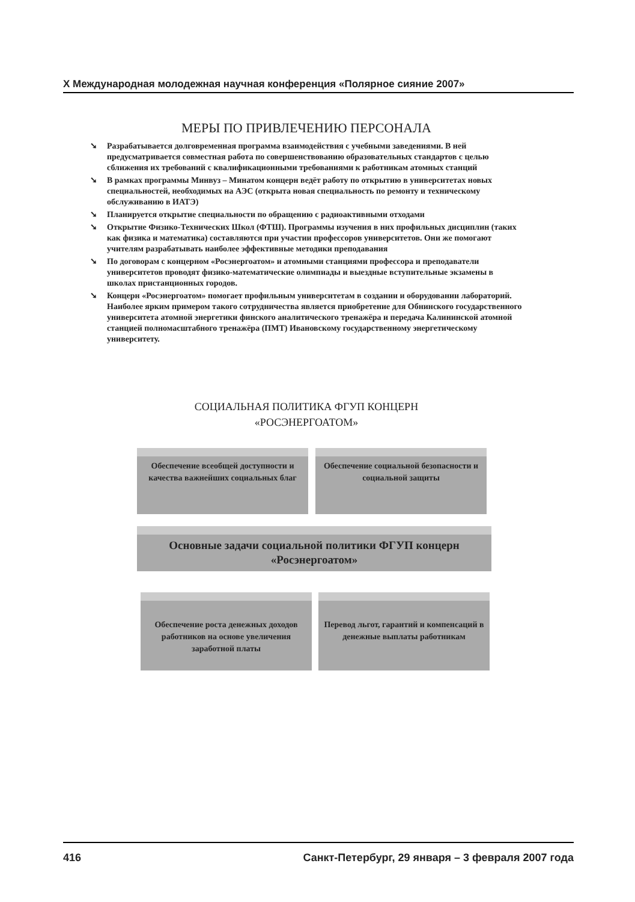X Международная молодежная научная конференция «Полярное сияние 2007»
МЕРЫ ПО ПРИВЛЕЧЕНИЮ ПЕРСОНАЛА
➘ Разрабатывается долговременная программа взаимодействия с учебными заведениями. В ней предусматривается совместная работа по совершенствованию образовательных стандартов с целью сближения их требований с квалификационными требованиями к работникам атомных станций
➘ В рамках программы Минвуз – Минатом концерн ведёт работу по открытию в университетах новых специальностей, необходимых на АЭС (открыта новая специальность по ремонту и техническому обслуживанию в ИАТЭ)
➘ Планируется открытие специальности по обращению с радиоактивными отходами
➘ Открытие Физико-Технических Школ (ФТШ). Программы изучения в них профильных дисциплин (таких как физика и математика) составляются при участии профессоров университетов. Они же помогают учителям разрабатывать наиболее эффективные методики преподавания
➘ По договорам с концерном «Росэнергоатом» и атомными станциями профессора и преподаватели университетов проводят физико-математические олимпиады и выездные вступительные экзамены в школах пристанционных городов.
➘ Концерн «Росэнергоатом» помогает профильным университетам в создании и оборудовании лабораторий. Наиболее ярким примером такого сотрудничества является приобретение для Обнинского государственного университета атомной энергетики финского аналитического тренажёра и передача Калининской атомной станцией полномасштабного тренажёра (ПМТ) Ивановскому государственному энергетическому университету.
СОЦИАЛЬНАЯ ПОЛИТИКА ФГУП КОНЦЕРН
«РОСЭНЕРГОАТОМ»
Обеспечение всеобщей доступности и качества важнейших социальных благ
Обеспечение социальной безопасности и социальной защиты
Основные задачи социальной политики ФГУП концерн «Росэнергоатом»
Обеспечение роста денежных доходов работников на основе увеличения заработной платы
Перевод льгот, гарантий и компенсаций в денежные выплаты работникам
416 Санкт-Петербург, 29 января – 3 февраля 2007 года